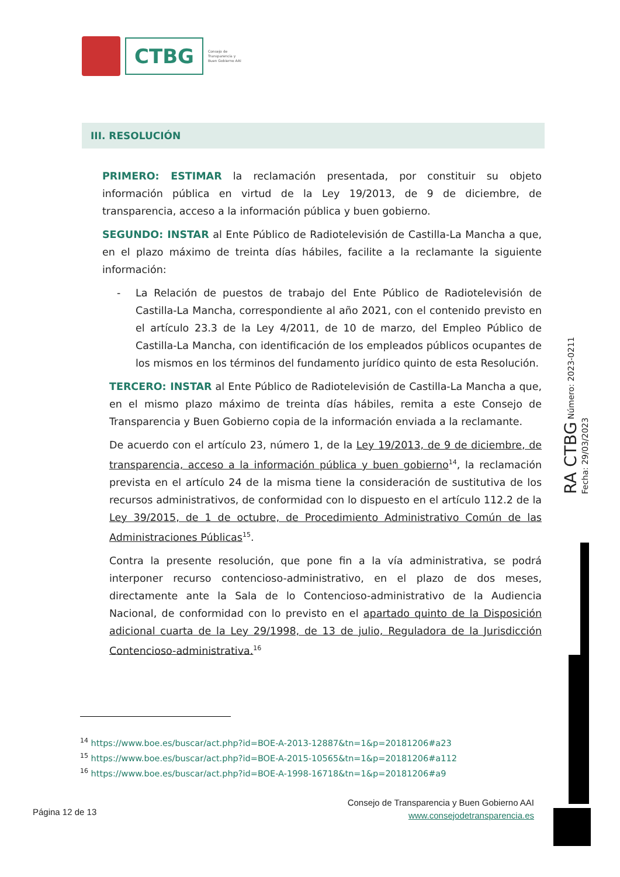CTBG
Consejo de
Transparencia y
Buen Gobierno AAI
III. RESOLUCIÓN
PRIMERO: ESTIMAR la reclamación presentada, por constituir su objeto información pública en virtud de la Ley 19/2013, de 9 de diciembre, de transparencia, acceso a la información pública y buen gobierno.
SEGUNDO: INSTAR al Ente Público de Radiotelevisión de Castilla-La Mancha a que, en el plazo máximo de treinta días hábiles, facilite a la reclamante la siguiente información:
- La Relación de puestos de trabajo del Ente Público de Radiotelevisión de Castilla-La Mancha, correspondiente al año 2021, con el contenido previsto en el artículo 23.3 de la Ley 4/2011, de 10 de marzo, del Empleo Público de Castilla-La Mancha, con identificación de los empleados públicos ocupantes de los mismos en los términos del fundamento jurídico quinto de esta Resolución.
TERCERO: INSTAR al Ente Público de Radiotelevisión de Castilla-La Mancha a que, en el mismo plazo máximo de treinta días hábiles, remita a este Consejo de Transparencia y Buen Gobierno copia de la información enviada a la reclamante.
De acuerdo con el artículo 23, número 1, de la Ley 19/2013, de 9 de diciembre, de transparencia, acceso a la información pública y buen gobierno<sup>14</sup>, la reclamación prevista en el artículo 24 de la misma tiene la consideración de sustitutiva de los recursos administrativos, de conformidad con lo dispuesto en el artículo 112.2 de la Ley 39/2015, de 1 de octubre, de Procedimiento Administrativo Común de las Administraciones Públicas<sup>15</sup>.
Contra la presente resolución, que pone fin a la vía administrativa, se podrá interponer recurso contencioso-administrativo, en el plazo de dos meses, directamente ante la Sala de lo Contencioso-administrativo de la Audiencia Nacional, de conformidad con lo previsto en el apartado quinto de la Disposición adicional cuarta de la Ley 29/1998, de 13 de julio, Reguladora de la Jurisdicción Contencioso-administrativa.<sup>16</sup>
RA CTBG Número: 2023-0211 Fecha: 29/03/2023
<sup>14</sup> https://www.boe.es/buscar/act.php?id=BOE-A-2013-12887&tn=1&p=20181206#a23
<sup>15</sup> https://www.boe.es/buscar/act.php?id=BOE-A-2015-10565&tn=1&p=20181206#a112
<sup>16</sup> https://www.boe.es/buscar/act.php?id=BOE-A-1998-16718&tn=1&p=20181206#a9
Página 12 de 13
Consejo de Transparencia y Buen Gobierno AAI
www.consejodetransparencia.es